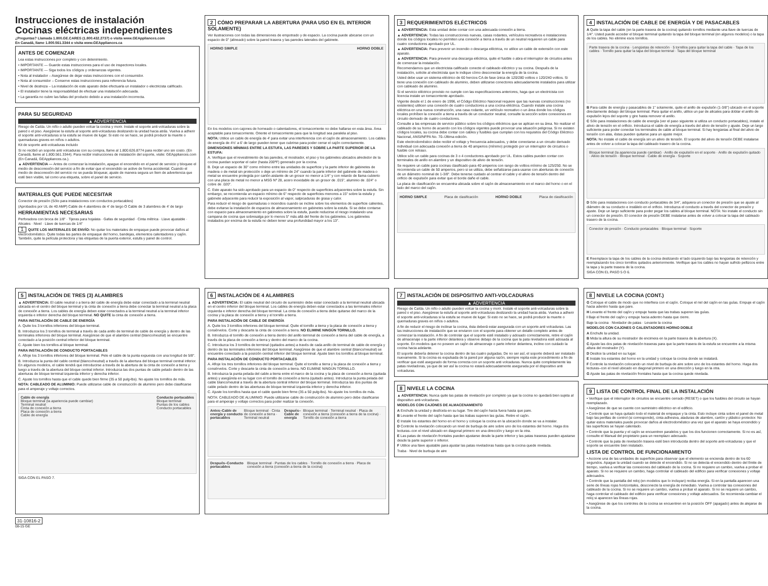Instrucciones de instalación
Cocinas eléctricas independientes
¿Preguntas? Llamada 1.800.GE.CARES (1.800.432.2737) o visita www.GEAppliances.com
En Canadá, llame 1.800.561.3344 o visita www.GEAppliances.ca
ANTES DE COMENZAR
Lea estas instrucciones por completo y con detenimiento.
• IMPORTANTE — Guarde estas instrucciones para el uso de inspectores locales.
• IMPORTANTE — Siga todos los códigos y ordenanzas vigentes.
• Nota al instalador – Asegúrese de dejar estas instrucciones con el consumidor.
• Nota al consumidor – Conserve estas instrucciones para referencia futura.
• Nivel de destreza – La instalación de este aparato debe efectuarla un instalador o electricista calificado.
• El instalador tiene la responsabilidad de efectuar una instalación adecuada.
• La garantía no cubre las fallas del producto debido a una instalación incorrecta.
PARA SU SEGURIDAD
▲ ADVERTENCIA
Riesgo de Caída. Un niño o adulto pueden volcar la cocina y morir. Instale el soporte anti-volcaduras sobre la pared o el piso. Asegúrese la estufa al soporte anti-volcaduras deslizando la unidad hacia atrás. Vuelva a adherir el soporte anti-volcaduras si la estufa se mueve de lugar. Si esto no se hace, se podrá producir la muerte o quemaduras graves en niños o adultos.
Kit de soporte anti-volcaduras incluido
Si no recibió un soporte anti volcaduras con su compra, llame al 1.800.626.8774 para recibir uno sin costo. (En Canadá, llame al 1.800.561.3344). Para recibir instrucciones de instalación del soporte, visite: GEAppliances.com (En Canadá, GEAppliances.ca.).
▲ ADVERTENCIA — Antes de comenzar la instalación, apague el encendido en el panel de servicio y bloquee el medio de desconexión del servicio a fin de evitar que el encendido se active de forma accidental. Cuando el medio de desconexión del servicio no se pueda bloquear, ajuste de manera segura un ítem de advertencia que esté bien visible, tal como una etiqueta, sobre el panel de servicio.
MATERIALES QUE PUEDE NECESITAR
Conector de presión (Sólo para instalaciones con conductos portacables)
(Aprobados por UL de 40 AMP) Cable de 4 alambres de 4' de largo O Cable de 3 alambres de 4' de largo
HERRAMIENTAS NECESARIAS
Perforadora con broca de 1/8" · Tijeras para hojalata · Gafas de seguridad · Cinta métrica · Llave ajustable · Alicates · Nivel · Llave de tuercas de 1/4"
1 QUITE LOS MATERIALES DE ENVÍO: No quitar los materiales de empaque puede provocar daños al electrodoméstico. Quite todas las partes de empaque del horno, bandejas, elementos calentadores y cajón. También, quite la película protectora y las etiquetas de la puerta exterior, estufa y panel de control.
2 CÓMO PREPARAR LA ABERTURA (PARA USO EN EL INTERIOR SOLAMENTE)
Ver ilustraciones con todas las dimensiones de empotrado y de espacio. La cocina puede ubicarse con un espacio de 0" (alineado) sobre la pared trasera y las paredes laterales del gabinete.
HORNO SIMPLE HORNO DOBLE
En los modelos con cajones de horneado o calentadores, el tomacorriente no debe hallarse en esta área. Área aceptable para tomacorriente. Oriente el tomacorriente para que la longitud sea paralela al piso.
NOTA: Utilice un cable de energía de 4' para evitar una interferencia con el cajón de almacenamiento. Los cables de energía de 4½' a 6' de largo pueden tener que cubrirse para poder cerrar el cajón correctamente.
DIMENSIONES MÍNIMAS ENTRE LA ESTUFA, LAS PAREDES Y SOBRE LA PARTE SUPERIOR DE LA ESTUFA:
A. Verifique que el revestimiento de las paredes, el mostrador, el piso y los gabinetes ubicados alrededor de la cocina puedan soportar el calor (hasta 200ºF) generado por la cocina.
B. Deje un espacio de 30" como mínimo entre las unidades de superficie y la parte inferior de gabinetes de madera o de metal sin protección o deje un mínimo de 24" cuando la parte inferior del gabinete de madera o metal se encuentre protegida por cartón aislante de un grosor no menor a 1/4" y con retardo de llama cubierto con una placa de metal no menor a MSG Nº 28, acero inoxidable de un grosor de .015", aluminio de .024" o cobre de .020".
C. Este aparato ha sido aprobado para un espacio de 0" respecto de superficies adyacentes sobre la estufa. Sin embargo, se recomienda un espacio mínimo de 6" respecto de superficies menores a 15" sobre la estufa y gabinete adyacente para reducir la exposición al vapor, salpicaduras de grasa y calor.
Para reducir el riesgo de quemaduras o incendios cuando se incline sobre los elementos de superficie calientes, debe evitarse la instalación de espacios de almacenamiento en gabinetes sobre la estufa. Si se debe contarse con espacio para almacenamiento en gabinetes sobre la estufa, puede reducirse el riesgo instalando una campana de cocina que sobresalga por lo menos 5" más allá del frente de los gabinetes. Los gabinetes instalados por encima de la estufa no deben tener una profundidad mayor a los 13".
3 REQUERIMIENTOS ELÉCTRICOS
▲ ADVERTENCIA: Esta unidad debe contar con una adecuada conexión a tierra.
▲ ADVERTENCIA: Todas las construcciones nuevas, casas rodantes, vehículos recreativos e instalaciones donde los códigos locales no permiten una conexión a tierra a través de un neutral requieren un cable para cuatro conductores aprobado por UL.
▲ ADVERTENCIA: Para prevenir un incendio o descarga eléctrica, no utilice un cable de extensión con este aparato.
▲ ADVERTENCIA: Para prevenir una descarga eléctrica, quite el fusible o abra el interruptor de circuitos antes de comenzar la instalación.
Recomendamos que un electricista calificado conecte el cableado eléctrico y su cocina. Después de la instalación, solicite al electricista que le indique cómo desconectar la energía de la cocina.
Usted debe usar un sistema eléctrico de 60 hercios CA de fase única de 120/280 voltios o 120/240 voltios. Si tiene una conexión con cableado de aluminio, deben utilizarse conectores adecuadamente instalados para utilizar con cableado de aluminio.
Si el servicio eléctrico provisto no cumple con las especificaciones anteriores, haga que un electricista con licencia instale un tomacorriente aprobado.
Vigente desde el 1 de enero de 1996, el Código Eléctrico Nacional requiere que las nuevas construcciones (no existentes) utilicen una conexión de cuatro conductores a una cocina eléctrica. Cuando instale una cocina eléctrica en una nueva construcción, una casa rodante, un vehículo recreativo o un área donde los códigos locales prohíben la conexión a tierra a través de un conductor neutral, consulte la sección sobre conexiones en circuito derivado de cuatro conductores.
Consulte a las empresas de servicio público sobre los códigos eléctricos que se aplican en su área. No realizar el cableado de su horno de acuerdo con los códigos vigentes puede provocar una situación peligrosa. Si no existen códigos locales, su cocina debe contar con cables y fusibles que cumplan con los requisitos del Código Eléctrico Nacional, ANSI/NFPA No. 70–Última edición.
Este electrodoméstico debe recibir el voltaje y frecuencia adecuados, y debe conectarse a un circuito derivado individual con adecuada conexión a tierra de 40 amperios (mínimo) protegido por un interruptor de circuitos o fusible con retraso.
Utilice sólo un cable para cocinas de 3 o 4 conductores aprobado por UL. Estos cables pueden contar con terminales de anillo en alambre y un dispositivo de alivio de tensión.
Se requiere un cable para cocinas clasificado para 40 amperios con rango de voltios mínimo de 125/250. No se recomienda un cable de 50 amperios, pero si se utiliza, debe señalizarse para usarse con aberturas de conexión de un diámetro nominal de 1-3/8". Debe tenerse cuidado al centrar el cable y el alivio de tensión dentro del orificio de expulsión para evitar que el borde dañe el cable.
La placa de clasificación se encuentra ubicada sobre el cajón de almacenamiento en el marco del horno o en el lado del marco del cajón.
HORNO SIMPLE Placa de clasificación HORNO DOBLE Placa de clasificación
4 INSTALACIÓN DE CABLE DE ENERGÍA Y DE PASACABLES
A Quite la tapa del cable (en la parte trasera de la cocina) quitando tornillos mediante una llave de tuercas de 1/4". Usted puede acceder el bloque terminal quitando la tapa del bloque terminal (en algunos modelos) o la tapa de los cables. No elimine esos tornillos.
Parte trasera de la cocina · Lengüetas de retención · 5 tornillos para quitar la tapa del cable · Tapa de los cables · Tornillo para quitar la tapa del bloque terminal · Tapa del bloque terminal
B Para cable de energía y pasacables de 1" solamente, quite el anillo de expulsión (1-3/8") ubicado en el soporte directamente debajo del bloque terminal. Para quitar el anillo, utilice un par de alicates para doblar el anillo de expulsión lejos del soporte y gire hasta remover el anillo.
C Sólo para instalaciones de cable de energía (ver el paso siguiente si utiliza un conducto portacables), instale el alivio de tensión en el orificio. Introduzca el cable de energía a través del alivio de tensión y ajuste. Deje un largo suficiente para poder conectar los terminales de cable al bloque terminal. Si hay lengüetas al final del alivio de tensión con alas, éstas pueden quitarse para un ajuste mejor.
NOTA: No instale el cable de energía sin un alivio de tensión. El soporte del alivio de tensión DEBE instalarse antes de volver a colocar la tapa del cableado trasero de la cocina.
Bloque terminal (la apariencia puede cambiar) · Anillo de expulsión en el soporte · Anillo de expulsión quitado · Alivio de tensión · Bloque terminal · Cable de energía · Soporte
D Sólo para instalaciones con conducto portacables de 3/4", adquiera un conector de presión que se ajuste al diámetro de su conducto e instálelo en el orificio. Introduzca el conducto a través del conector de presión y ajuste. Deje un largo suficiente para poder pegar los cables al bloque terminal. NOTA: No instale el conducto sin un conector de presión. El conector de presión DEBE instalarse antes de volver a colocar la tapa del cableado trasero de la cocina.
Conector de presión · Conducto portacables · Bloque terminal · Soporte
E Reemplace la tapa de los cables de la cocina deslizando el lado izquierdo bajo las lengüetas de retención y reemplazando los cinco tornillos quitados anteriormente. Verifique que los cables no hayan sufrido pellizcos entre la tapa y la parte trasera de la cocina.
SIGA CON EL PASO 5 O 6.
5 INSTALACIÓN DE TRES (3) ALAMBRES
▲ ADVERTENCIA: El cable neutral o a tierra del cable de energía debe estar conectado a la terminal neutral ubicada en el centro del bloque terminal y la cinta de conexión a tierra debe conectar la terminal neutral a la placa de conexión a tierra. Los cables de energía deben estar conectados a la terminal neutral a la terminal inferior izquierda e inferior derecha del bloque terminal. NO QUITE la cinta de conexión a tierra.
PARA INSTALACIÓN DE CABLE DE ENERGÍA
A. Quite los 3 tornillos inferiores del bloque terminal.
B. Introduzca los 3 tornillos de terminal a través de cada anillo de terminal de cable de energía y dentro de las terminales inferiores del bloque terminal. Asegúrese de que el alambre central (blanco/neutral) se encuentre conectado a la posición central inferior del bloque terminal.
C. Ajuste bien los tornillos al bloque terminal.
PARA INSTALACIÓN DE CONDUCTO PORTACABLES
A. Afloje los 3 tornillos inferiores del bloque terminal. Pele el cable de la punta expuesta con una longitud de 5/8".
B. Introduzca la punta del cable central (blanco/neutral) a través de la abertura del bloque terminal central inferior. En algunos modelos, el cable tendrá que introducirse a través de la abertura de la cinta de conexión a tierra y luego a través de la abertura del bloque central inferior. Introduzca las dos puntas de cable pelado dentro de las aberturas de bloque terminal izquierda inferior y derecha inferior.
C. Ajuste los tornillos hasta que el cable quede bien firme (35 a 50 pulg-lbs). No ajuste los tornillos de más.
NOTA: CABLEADO DE ALUMINIO: Puede utilizarse cable de construcción de aluminio pero debe clasificarse para el amperaje y voltaje correctos.
Cable de energía
Bloque terminal (la apariencia puede cambiar)
Terminal neutral
Cinta de conexión a tierra
Placa de conexión a tierra
Cable de energía Conducto portacables
Bloque terminal
Puntas de los cables
Conducto portacables
SIGA CON EL PASO 7.
6 INSTALACIÓN DE 4 ALAMBRES
▲ ADVERTENCIA: El cable neutral del circuito de suministro debe estar conectado a la terminal neutral ubicada en el centro inferior del bloque terminal. Los cables de energía deben estar conectados a las terminales inferior izquierda e inferior derecha del bloque terminal. La cinta de conexión a tierra debe quitarse del marco de la cocina y la placa de conexión a tierra y el tornillo a tierra.
PARA INSTALACIÓN DE CABLE DE ENERGÍA
A. Quite los 3 tornillos inferiores del bloque terminal. Quite el tornillo a tierra y la placa de conexión a tierra y consérvelos. Corte y descarte la cinta de conexión a tierra. NO ELIMINE NINGÚN TORNILLO.
B. Introduzca el tornillo de conexión a tierra dentro del anillo terminal de conexión a tierra del cable de energía, a través de la placa de conexión a tierra y dentro del marco de la cocina.
C. Introduzca los 3 tornillos de terminal (quitados antes) a través de cada anillo de terminal de cable de energía y dentro de las terminales inferiores del bloque terminal. Asegúrese de que el alambre central (blanco/neutral) se encuentre conectado a la posición central inferior del bloque terminal. Ajuste bien los tornillos al bloque terminal.
PARA INSTALACIÓN DE CONDUCTO PORTACABLES
A. Afloje los tres tornillos inferiores del bloque terminal. Quite el tornillo a tierra y la placa de conexión a tierra y consérvelos. Corte y descarte la cinta de conexión a tierra. NO ELIMINE NINGÚN TORNILLO.
B. Introduzca la punta pelada del cable a tierra entre el marco de la cocina y la placa de conexión a tierra (quitada antes) y asegúrela en su lugar con el tornillo de conexión a tierra (quitado antes). Introduzca la punta pelada del cable blanco/neutral a través de la abertura central inferior del bloque terminal. Introduzca las dos puntas de cable pelado dentro de las aberturas de bloque terminal izquierda inferior y derecha inferior.
C. Ajuste los tornillos hasta que el cable quede bien firme (35 a 50 pulg-lbs). No ajuste los tornillos de más.
NOTA: CABLEADO DE ALUMINIO: Puede utilizarse cable de construcción de aluminio pero debe clasificarse para el amperaje y voltaje correctos para poder realizar la conexión.
Antes–Cable de energía y conducto portacables Bloque terminal · Cinta de conexión a tierra · Terminal neutral Después–Cable de energía Bloque terminal · Terminal neutral · Placa de conexión a tierra (conexión a tierra de la cocina) · Tornillo de conexión a tierra
Después–Conducto portacables Bloque terminal · Puntas de los cables · Tornillo de conexión a tierra · Placa de conexión a tierra (conexión a tierra de la cocina)
7 INSTALACIÓN DE DISPOSITIVO ANTI-VOLCADURAS
▲ ADVERTENCIA
Riesgo de Caída. Un niño o adulto pueden volcar la cocina y morir. Instale el soporte anti-volcaduras sobre la pared o el piso. Asegúrese la estufa al soporte anti-volcaduras deslizando la unidad hacia atrás. Vuelva a adherir el soporte anti-volcaduras si la estufa se mueve de lugar. Si esto no se hace, se podrá producir la muerte o quemaduras graves en niños o adultos.
A fin de reducir el riesgo de inclinar la cocina, ésta deberá estar asegurada con un soporte anti volcaduras. Las las instrucciones de instalación que se enviaron con el soporte para obtener un detalle completo antes de comenzar la instalación. A fin de controlar que el soporte esté instalado y adosado correctamente, retire el cajón de almacenaje o la parte inferior delantera y observe debajo de la cocina que la pata niveladora esté adosada al soporte. En modelos que no poseen un cajón de almacenaje o parte inferior delantera, incline con cuidado la cocina hacia adelante.
El soporte debería detener la cocina dentro de las cuatro pulgadas. De no ser así, el soporte deberá ser instalado nuevamente. Si la cocina es expulsada de la pared por alguna razón, siempre repita este procedimiento a fin de verificar que esté asegurado de forma correcta con un soporte anti volcaduras. Nunca quite completamente las patas niveladoras, ya que de ser así la cocina no estará adecuadamente asegurada por el dispositivo anti volcaduras.
8 NIVELE LA COCINA
▲ ADVERTENCIA: Nunca quite las patas de nivelación por completo ya que la cocina no quedará bien sujeta al dispositivo anti-volcaduras.
MODELOS CON CAJONES DE ALMACENAMIENTO
A Enchufe la unidad y deslícela en su lugar. Tire del cajón hacia fuera hasta que pare.
B Levante el frente del cajón hasta que las trabas superen las guías. Retire el cajón.
C Instale los estantes del horno en el horno y coloque la cocina en la ubicación donde se va a instalar.
D Controle la nivelación colocando un nivel de burbuja de aire sobre uno de los estantes del horno. Haga dos lecturas–con el nivel ubicado en diagonal primero en una dirección y luego en la otra.
E Las patas de nivelación frontales pueden ajustarse desde la parte inferior y las patas traseras pueden ajustarse desde la parte superior o inferior.
F Utilice una llave ajustable para ajustar las patas niveladoras hasta que la cocina quede nivelada.
Traba · Nivel de burbuja de aire
8 NIVELE LA COCINA (CONT.)
G Coloque el cable de modo que no interfiera con el cajón. Coloque el riel del cajón en las guías. Empuje el cajón hacia adentro hasta que pare.
H Levante el frente del cajón y empuje hasta que las trabas superen las guías.
I Baje el frente del cajón y empuje hacia adentro hasta que cierre.
Baje la cocina · Nivelador de patas · Levante la cocina
MODELOS CON CAJONES O CALENTADORES HORNO DOBLE
A Enchufe la unidad.
B Mida la altura de su mostrador de encimera en la parte trasera de la abertura (X).
C Ajuste las dos patas de nivelación traseras para que la parte trasera de la estufa se encuentre a la misma altura del mostrador (Y).
D Deslice la unidad en su lugar.
E Instale los estantes del horno en la unidad y coloque la cocina donde se instalará.
F Controle la nivelación colocando un nivel de burbuja de aire sobre uno de los estantes del horno. Haga dos lecturas–con el nivel ubicado en diagonal primero en una dirección y luego en la otra.
G Ajuste las patas de nivelación frontales hasta que la cocina quede nivelada.
9 LISTA DE CONTROL FINAL DE LA INSTALACIÓN
• Verifique que el interruptor de circuitos se encuentre cerrado (RESET) o que los fusibles del circuito se hayan reemplazado.
• Asegúrese de que se cuente con suministro eléctrico en el edificio.
• Controle que se haya quitado todo el material de empaque y la cinta. Esto incluye cinta sobre el panel de metal bajo las perillas de control (si corresponde), cinta adhesiva, ataduras de alambre, cartón y plástico protector. No quitar estos materiales puede provocar daños al electrodoméstico una vez que el aparato se haya encendido y las superficies se hayan calentado.
• Controle que la puerta y el cajón se encuentren paralelos y que los dos funcionen correctamente. Si no es así, consulte el Manual del propietario para un reemplazo adecuado.
• Controle que la pata de nivelación trasera esté bien introducida dentro del soporte anti-volcaduras y que el soporte se encuentre bien instalado.
LISTA DE CONTROL DE FUNCIONAMIENTO
• Accione una de las unidades de superficie para observar que el elemento se encienda dentro de los 60 segundos. Apague la unidad cuando se detecte el encendido. Si no se detecta el encendido dentro del límite de tiempo, vuelva a verificar las conexiones del cableado de la cocina. Si no requiere un cambio, vuelva a probar el aparato. Si no se requiere un cambio, haga controlar el cableado del edificio para verificar conexiones y voltaje adecuados.
• Controle que la pantalla del reloj (en modelos que lo incluyan) reciba energía. Si en la pantalla aparecen una serie de líneas rojas horizontales, desconecte la energía de inmediato. Vuelva a controlar las conexiones del cableado de la cocina. Si no se requiere un cambio, vuelva a probar el aparato. Si no se requiere un cambio, haga controlar el cableado del edificio para verificar conexiones y voltaje adecuados. Se recomienda cambiar el reloj si aparecen las líneas rojas.
• Asegúrese de que los controles de la cocina se encuentren en la posición OFF (apagado) antes de alejarse de la cocina.
31-10816-2
08-15 GE